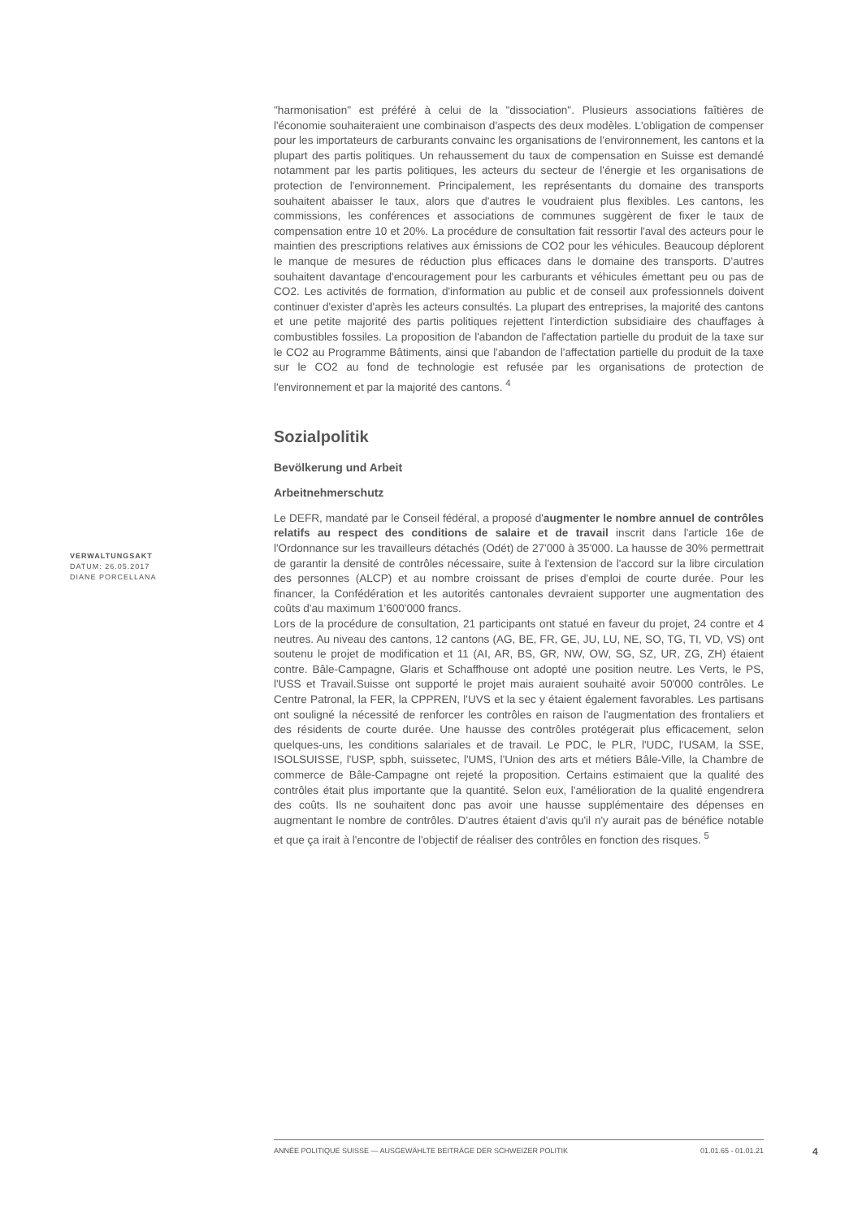"harmonisation" est préféré à celui de la "dissociation". Plusieurs associations faîtières de l'économie souhaiteraient une combinaison d'aspects des deux modèles. L'obligation de compenser pour les importateurs de carburants convainc les organisations de l'environnement, les cantons et la plupart des partis politiques. Un rehaussement du taux de compensation en Suisse est demandé notamment par les partis politiques, les acteurs du secteur de l'énergie et les organisations de protection de l'environnement. Principalement, les représentants du domaine des transports souhaitent abaisser le taux, alors que d'autres le voudraient plus flexibles. Les cantons, les commissions, les conférences et associations de communes suggèrent de fixer le taux de compensation entre 10 et 20%. La procédure de consultation fait ressortir l'aval des acteurs pour le maintien des prescriptions relatives aux émissions de CO2 pour les véhicules. Beaucoup déplorent le manque de mesures de réduction plus efficaces dans le domaine des transports. D'autres souhaitent davantage d'encouragement pour les carburants et véhicules émettant peu ou pas de CO2. Les activités de formation, d'information au public et de conseil aux professionnels doivent continuer d'exister d'après les acteurs consultés. La plupart des entreprises, la majorité des cantons et une petite majorité des partis politiques rejettent l'interdiction subsidiaire des chauffages à combustibles fossiles. La proposition de l'abandon de l'affectation partielle du produit de la taxe sur le CO2 au Programme Bâtiments, ainsi que l'abandon de l'affectation partielle du produit de la taxe sur le CO2 au fond de technologie est refusée par les organisations de protection de l'environnement et par la majorité des cantons. <sup>4</sup>
Sozialpolitik
Bevölkerung und Arbeit
Arbeitnehmerschutz
Le DEFR, mandaté par le Conseil fédéral, a proposé d'augmenter le nombre annuel de contrôles relatifs au respect des conditions de salaire et de travail inscrit dans l'article 16e de l'Ordonnance sur les travailleurs détachés (Odét) de 27'000 à 35'000. La hausse de 30% permettrait de garantir la densité de contrôles nécessaire, suite à l'extension de l'accord sur la libre circulation des personnes (ALCP) et au nombre croissant de prises d'emploi de courte durée. Pour les financer, la Confédération et les autorités cantonales devraient supporter une augmentation des coûts d'au maximum 1'600'000 francs.
Lors de la procédure de consultation, 21 participants ont statué en faveur du projet, 24 contre et 4 neutres. Au niveau des cantons, 12 cantons (AG, BE, FR, GE, JU, LU, NE, SO, TG, TI, VD, VS) ont soutenu le projet de modification et 11 (AI, AR, BS, GR, NW, OW, SG, SZ, UR, ZG, ZH) étaient contre. Bâle-Campagne, Glaris et Schaffhouse ont adopté une position neutre. Les Verts, le PS, l'USS et Travail.Suisse ont supporté le projet mais auraient souhaité avoir 50'000 contrôles. Le Centre Patronal, la FER, la CPPREN, l'UVS et la sec y étaient également favorables. Les partisans ont souligné la nécessité de renforcer les contrôles en raison de l'augmentation des frontaliers et des résidents de courte durée. Une hausse des contrôles protégerait plus efficacement, selon quelques-uns, les conditions salariales et de travail. Le PDC, le PLR, l'UDC, l'USAM, la SSE, ISOLSUISSE, l'USP, spbh, suissetec, l'UMS, l'Union des arts et métiers Bâle-Ville, la Chambre de commerce de Bâle-Campagne ont rejeté la proposition. Certains estimaient que la qualité des contrôles était plus importante que la quantité. Selon eux, l'amélioration de la qualité engendrera des coûts. Ils ne souhaitent donc pas avoir une hausse supplémentaire des dépenses en augmentant le nombre de contrôles. D'autres étaient d'avis qu'il n'y aurait pas de bénéfice notable et que ça irait à l'encontre de l'objectif de réaliser des contrôles en fonction des risques. <sup>5</sup>
VERWALTUNGSAKT
DATUM: 26.05.2017
DIANE PORCELLANA
ANNÉE POLITIQUE SUISSE — AUSGEWÄHLTE BEITRÄGE DER SCHWEIZER POLITIK 01.01.65 - 01.01.21
4